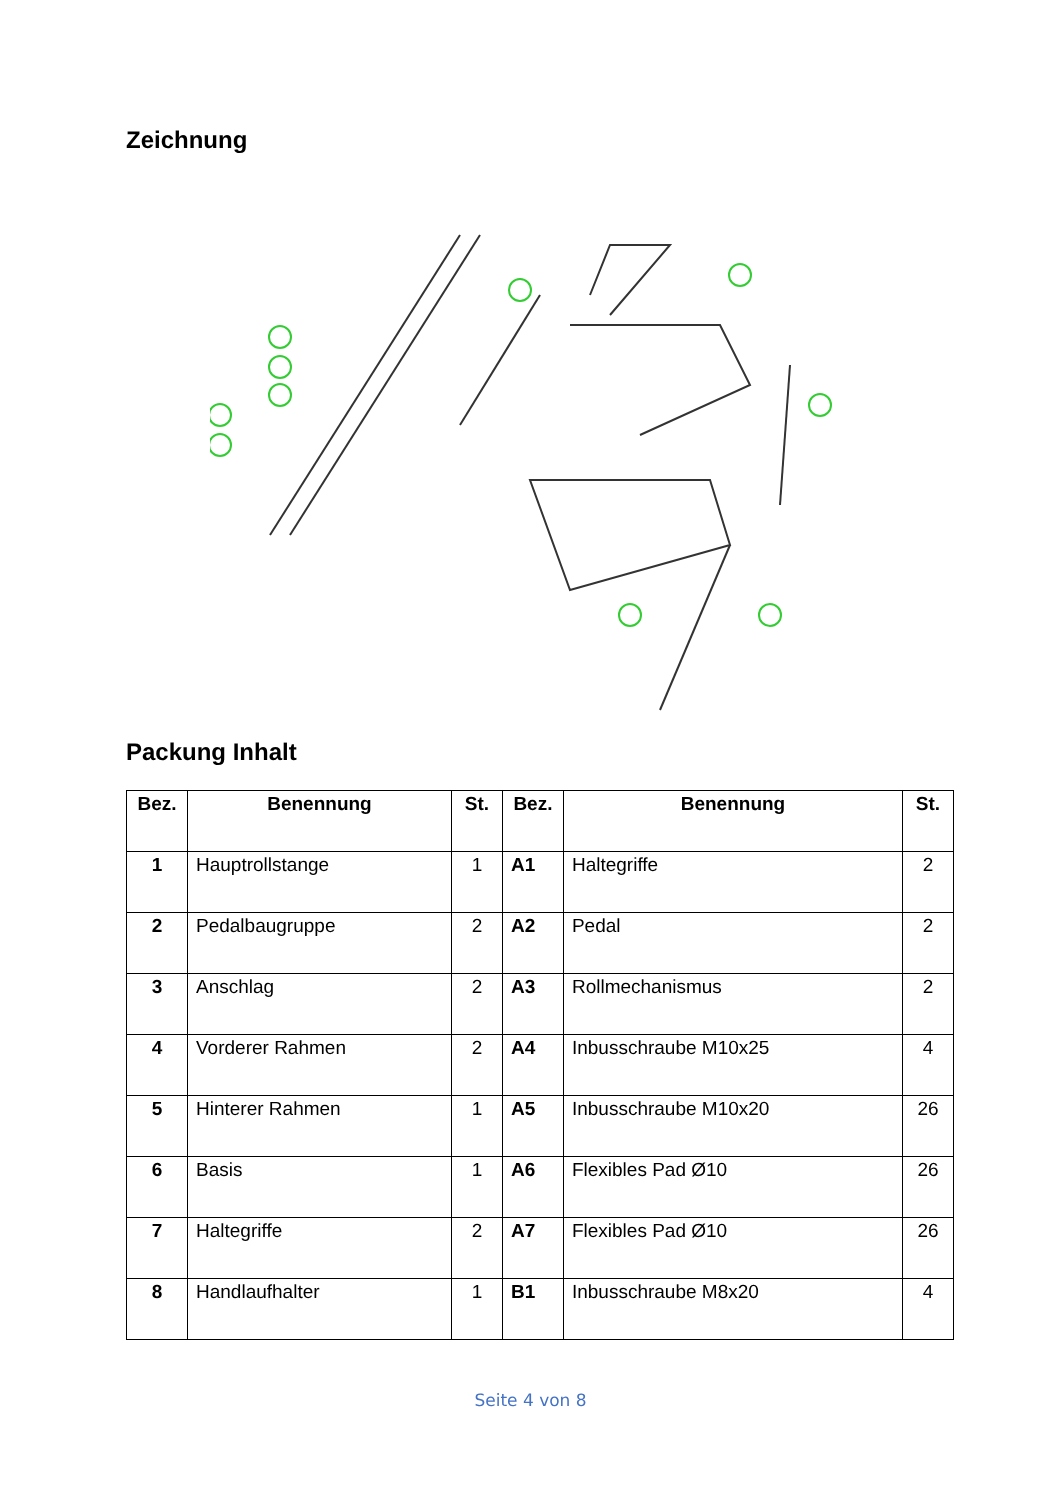Zeichnung
Packung Inhalt
| Bez. | Benennung | St. | Bez. | Benennung | St. |
| --- | --- | --- | --- | --- | --- |
| 1 | Hauptrollstange | 1 | A1 | Haltegriffe | 2 |
| 2 | Pedalbaugruppe | 2 | A2 | Pedal | 2 |
| 3 | Anschlag | 2 | A3 | Rollmechanismus | 2 |
| 4 | Vorderer Rahmen | 2 | A4 | Inbusschraube M10x25 | 4 |
| 5 | Hinterer Rahmen | 1 | A5 | Inbusschraube M10x20 | 26 |
| 6 | Basis | 1 | A6 | Flexibles Pad Ø10 | 26 |
| 7 | Haltegriffe | 2 | A7 | Flexibles Pad Ø10 | 26 |
| 8 | Handlaufhalter | 1 | B1 | Inbusschraube M8x20 | 4 |
Seite 4 von 8